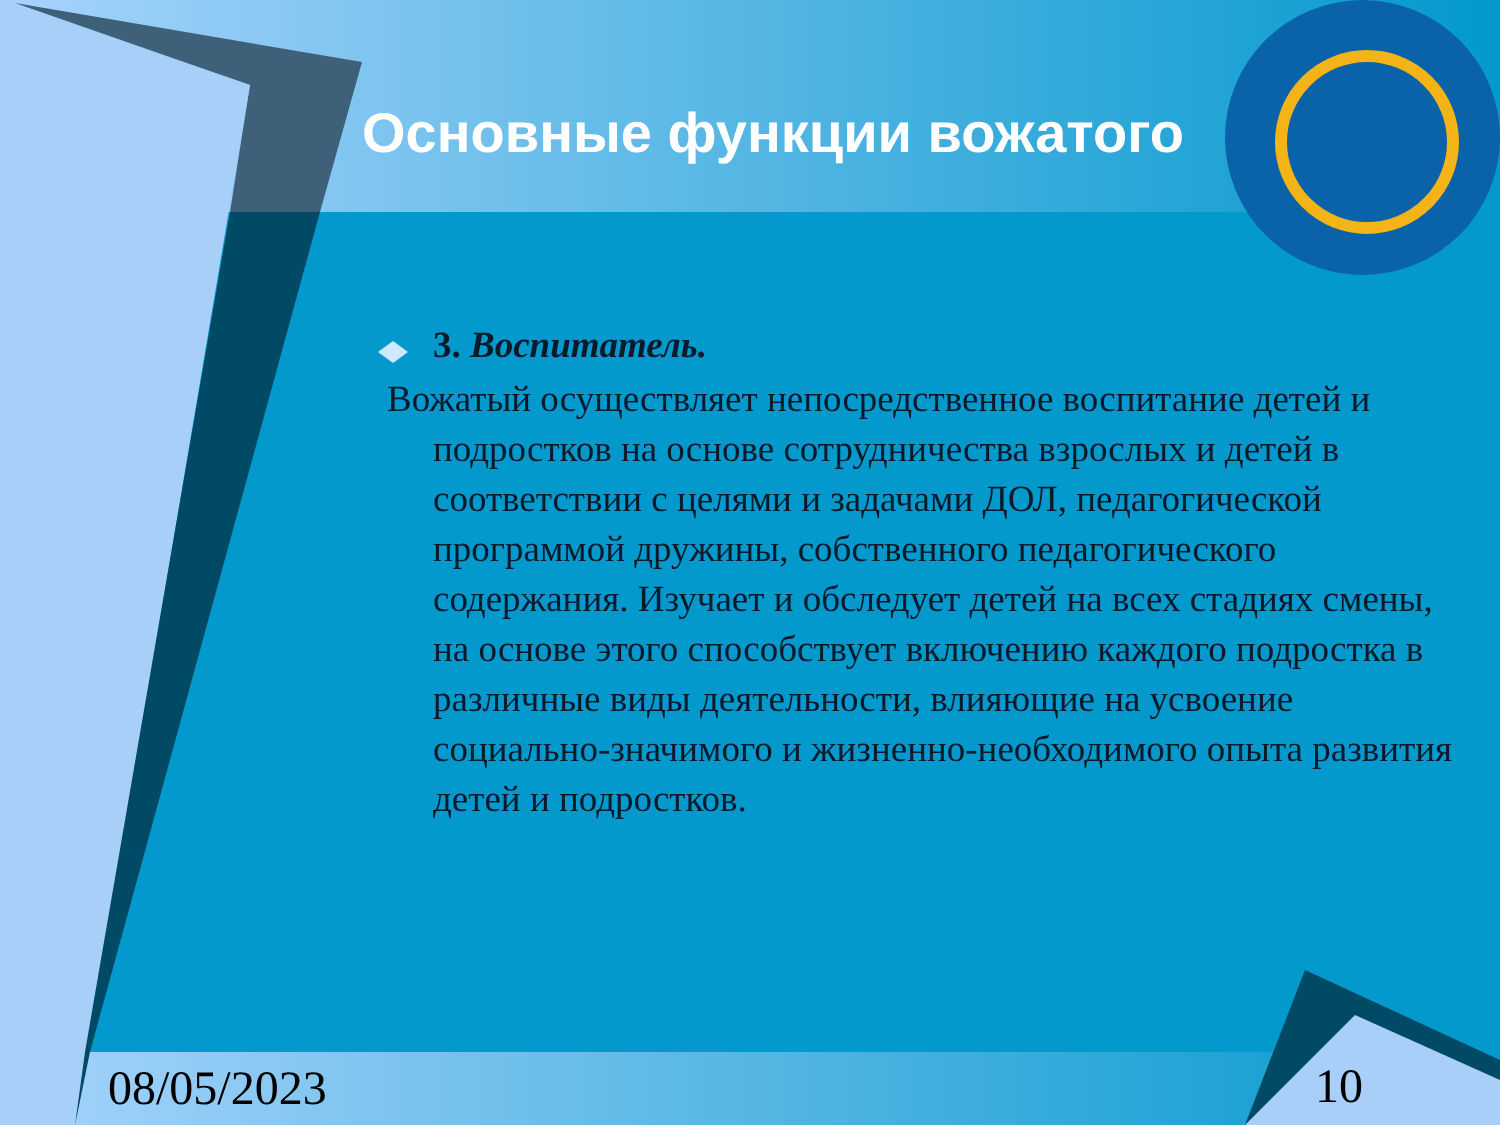Основные функции вожатого
3. Воспитатель.
Вожатый осуществляет непосредственное воспитание детей и подростков на основе сотрудничества взрослых и детей в соответствии с целями и задачами ДОЛ, педагогической программой дружины, собственного педагогического содержания. Изучает и обследует детей на всех стадиях смены, на основе этого способствует включению каждого подростка в различные виды деятельности, влияющие на усвоение социально-значимого и жизненно-необходимого опыта развития детей и подростков.
08/05/2023 10